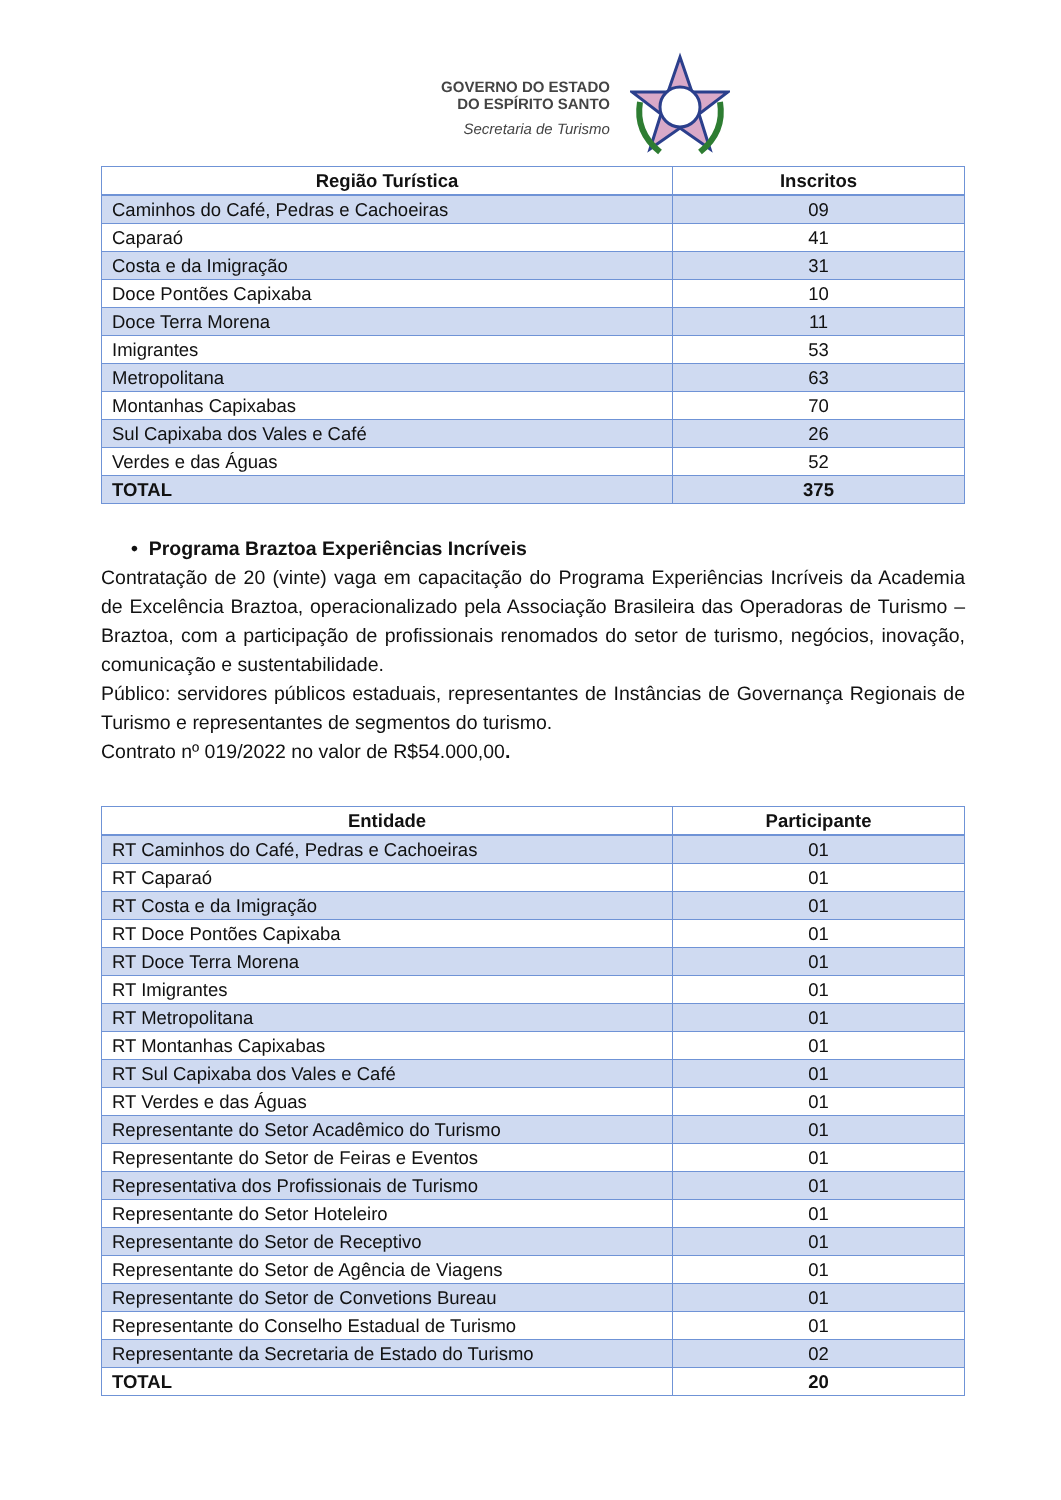GOVERNO DO ESTADO
DO ESPÍRITO SANTO
Secretaria de Turismo
| Região Turística | Inscritos |
| --- | --- |
| Caminhos do Café, Pedras e Cachoeiras | 09 |
| Caparaó | 41 |
| Costa e da Imigração | 31 |
| Doce Pontões Capixaba | 10 |
| Doce Terra Morena | 11 |
| Imigrantes | 53 |
| Metropolitana | 63 |
| Montanhas Capixabas | 70 |
| Sul Capixaba dos Vales e Café | 26 |
| Verdes e das Águas | 52 |
| TOTAL | 375 |
• Programa Braztoa Experiências Incríveis
Contratação de 20 (vinte) vaga em capacitação do Programa Experiências Incríveis da Academia de Excelência Braztoa, operacionalizado pela Associação Brasileira das Operadoras de Turismo – Braztoa, com a participação de profissionais renomados do setor de turismo, negócios, inovação, comunicação e sustentabilidade.
Público: servidores públicos estaduais, representantes de Instâncias de Governança Regionais de Turismo e representantes de segmentos do turismo.
Contrato nº 019/2022 no valor de R$54.000,00.
| Entidade | Participante |
| --- | --- |
| RT Caminhos do Café, Pedras e Cachoeiras | 01 |
| RT Caparaó | 01 |
| RT Costa e da Imigração | 01 |
| RT Doce Pontões Capixaba | 01 |
| RT Doce Terra Morena | 01 |
| RT Imigrantes | 01 |
| RT Metropolitana | 01 |
| RT Montanhas Capixabas | 01 |
| RT Sul Capixaba dos Vales e Café | 01 |
| RT Verdes e das Águas | 01 |
| Representante do Setor Acadêmico do Turismo | 01 |
| Representante do Setor de Feiras e Eventos | 01 |
| Representativa dos Profissionais de Turismo | 01 |
| Representante do Setor Hoteleiro | 01 |
| Representante do Setor de Receptivo | 01 |
| Representante do Setor de Agência de Viagens | 01 |
| Representante do Setor de Convetions Bureau | 01 |
| Representante do Conselho Estadual de Turismo | 01 |
| Representante da Secretaria de Estado do Turismo | 02 |
| TOTAL | 20 |